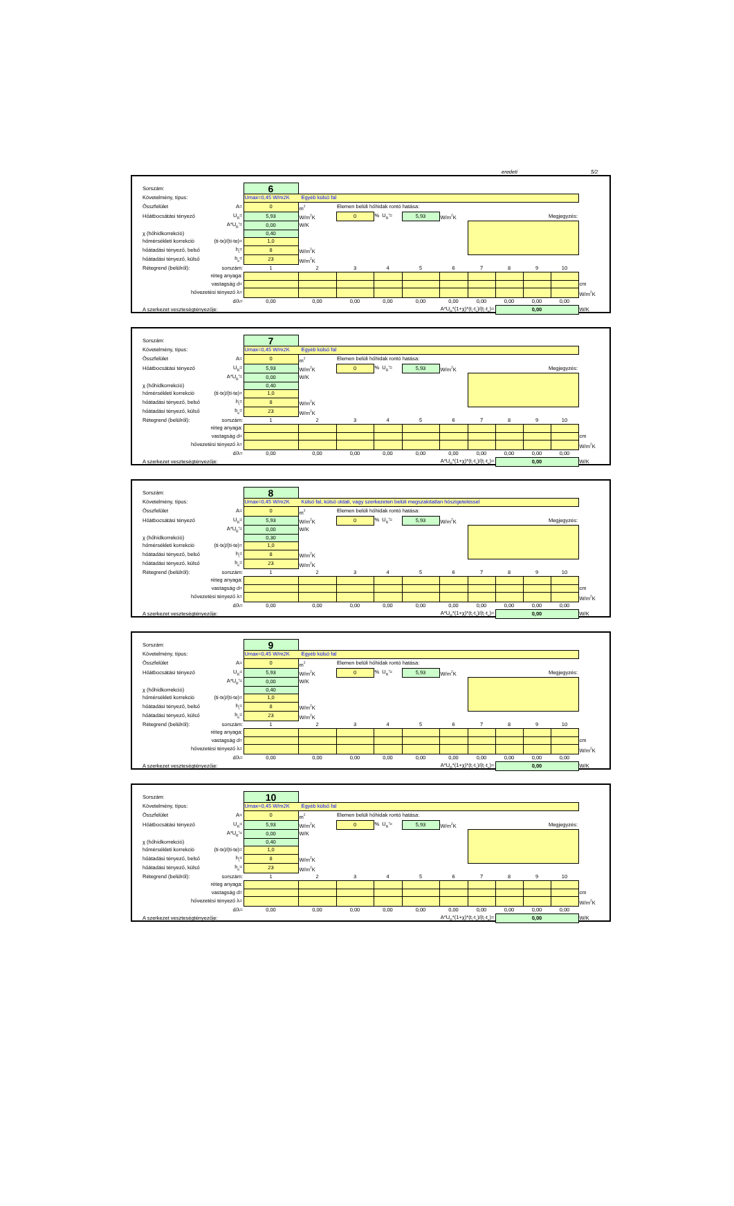eredeti 5/2
| Sorszám: | | 6 | | | | | | | | | | |
| Követelmény, típus: | | Umax=0,45 W/m2K Egyéb külső fal | | | | | | | | | | |
| Összfelület | A= | 0 | m<sup>2</sup> | Elemen belüli hőhidak rontó hatása: | | | | | | | | |
| Hőátbocsátási tényező | U<sub>R</sub>= | 5,93 | W/m<sup>2</sup>K | 0 | % U<sub>R</sub>'= | 5,93 | W/m<sup>2</sup>K | Megjegyzés: | | | | |
| | A*U<sub>R</sub>'= | 0,00 | W/K | | | | | | | | | |
| χ (hőhídkorrekció) | | 0,40 | | | | | | | | | | |
| hőmérsékleti korrekció | (ti-tx)/(ti-te)= | 1,0 | | | | | | | | | | |
| hőátadási tényező, belső | h<sub>i</sub>= | 8 | W/m<sup>2</sup>K | | | | | | | | | |
| hőátadási tényező, külső | h<sub>e</sub>= | 23 | W/m<sup>2</sup>K | | | | | | | | | |
| Rétegrend (belülről): | sorszám: | 1 | 2 | 3 | 4 | 5 | 6 | 7 | 8 | 9 | 10 | |
| réteg anyaga: | | | | | | | | | | | | |
| vastagság d= | | | | | | | | | | | | cm |
| hővezetési tényező λ= | | | | | | | | | | | | W/m<sup>2</sup>K |
| d/λ= | | 0,00 | 0,00 | 0,00 | 0,00 | 0,00 | 0,00 | 0,00 | 0,00 | 0,00 | 0,00 | |
| A szerkezet veszteségtényezője: | | A*U<sub>R</sub>*(1+χ)*(t<sub>i</sub>-t<sub>x</sub>)/(t<sub>i</sub>-t<sub>e</sub>)= | | | | | | | 0,00 | | | W/K |
| Sorszám: | | 7 | | | | | | | | | | |
| Követelmény, típus: | | Umax=0,45 W/m2K Egyéb külső fal | | | | | | | | | | |
| Összfelület | A= | 0 | m<sup>2</sup> | Elemen belüli hőhidak rontó hatása: | | | | | | | | |
| Hőátbocsátási tényező | U<sub>R</sub>= | 5,93 | W/m<sup>2</sup>K | 0 | % U<sub>R</sub>'= | 5,93 | W/m<sup>2</sup>K | Megjegyzés: | | | | |
| | A*U<sub>R</sub>'= | 0,00 | W/K | | | | | | | | | |
| χ (hőhídkorrekció) | | 0,40 | | | | | | | | | | |
| hőmérsékleti korrekció | (ti-tx)/(ti-te)= | 1,0 | | | | | | | | | | |
| hőátadási tényező, belső | h<sub>i</sub>= | 8 | W/m<sup>2</sup>K | | | | | | | | | |
| hőátadási tényező, külső | h<sub>e</sub>= | 23 | W/m<sup>2</sup>K | | | | | | | | | |
| Rétegrend (belülről): | sorszám: | 1 | 2 | 3 | 4 | 5 | 6 | 7 | 8 | 9 | 10 | |
| réteg anyaga: | | | | | | | | | | | | |
| vastagság d= | | | | | | | | | | | | cm |
| hővezetési tényező λ= | | | | | | | | | | | | W/m<sup>2</sup>K |
| d/λ= | | 0,00 | 0,00 | 0,00 | 0,00 | 0,00 | 0,00 | 0,00 | 0,00 | 0,00 | 0,00 | |
| A szerkezet veszteségtényezője: | | A*U<sub>R</sub>*(1+χ)*(t<sub>i</sub>-t<sub>x</sub>)/(t<sub>i</sub>-t<sub>e</sub>)= | | | | | | | 0,00 | | | W/K |
| Sorszám: | | 8 | | | | | | | | | | |
| Követelmény, típus: | | Umax=0,45 W/m2K Külső fal, külső oldali, vagy szerkezeten belüli megszakítatlan hőszigeteléssel | | | | | | | | | | |
| Összfelület | A= | 0 | m<sup>2</sup> | Elemen belüli hőhidak rontó hatása: | | | | | | | | |
| Hőátbocsátási tényező | U<sub>R</sub>= | 5,93 | W/m<sup>2</sup>K | 0 | % U<sub>R</sub>'= | 5,93 | W/m<sup>2</sup>K | Megjegyzés: | | | | |
| | A*U<sub>R</sub>'= | 0,00 | W/K | | | | | | | | | |
| χ (hőhídkorrekció) | | 0,30 | | | | | | | | | | |
| hőmérsékleti korrekció | (ti-tx)/(ti-te)= | 1,0 | | | | | | | | | | |
| hőátadási tényező, belső | h<sub>i</sub>= | 8 | W/m<sup>2</sup>K | | | | | | | | | |
| hőátadási tényező, külső | h<sub>e</sub>= | 23 | W/m<sup>2</sup>K | | | | | | | | | |
| Rétegrend (belülről): | sorszám: | 1 | 2 | 3 | 4 | 5 | 6 | 7 | 8 | 9 | 10 | |
| réteg anyaga: | | | | | | | | | | | | |
| vastagság d= | | | | | | | | | | | | cm |
| hővezetési tényező λ= | | | | | | | | | | | | W/m<sup>2</sup>K |
| d/λ= | | 0,00 | 0,00 | 0,00 | 0,00 | 0,00 | 0,00 | 0,00 | 0,00 | 0,00 | 0,00 | |
| A szerkezet veszteségtényezője: | | A*U<sub>R</sub>*(1+χ)*(t<sub>i</sub>-t<sub>x</sub>)/(t<sub>i</sub>-t<sub>e</sub>)= | | | | | | | 0,00 | | | W/K |
| Sorszám: | | 9 | | | | | | | | | | |
| Követelmény, típus: | | Umax=0,45 W/m2K Egyéb külső fal | | | | | | | | | | |
| Összfelület | A= | 0 | m<sup>2</sup> | Elemen belüli hőhidak rontó hatása: | | | | | | | | |
| Hőátbocsátási tényező | U<sub>R</sub>= | 5,93 | W/m<sup>2</sup>K | 0 | % U<sub>R</sub>'= | 5,93 | W/m<sup>2</sup>K | Megjegyzés: | | | | |
| | A*U<sub>R</sub>'= | 0,00 | W/K | | | | | | | | | |
| χ (hőhídkorrekció) | | 0,40 | | | | | | | | | | |
| hőmérsékleti korrekció | (ti-tx)/(ti-te)= | 1,0 | | | | | | | | | | |
| hőátadási tényező, belső | h<sub>i</sub>= | 8 | W/m<sup>2</sup>K | | | | | | | | | |
| hőátadási tényező, külső | h<sub>e</sub>= | 23 | W/m<sup>2</sup>K | | | | | | | | | |
| Rétegrend (belülről): | sorszám: | 1 | 2 | 3 | 4 | 5 | 6 | 7 | 8 | 9 | 10 | |
| réteg anyaga: | | | | | | | | | | | | |
| vastagság d= | | | | | | | | | | | | cm |
| hővezetési tényező λ= | | | | | | | | | | | | W/m<sup>2</sup>K |
| d/λ= | | 0,00 | 0,00 | 0,00 | 0,00 | 0,00 | 0,00 | 0,00 | 0,00 | 0,00 | 0,00 | |
| A szerkezet veszteségtényezője: | | A*U<sub>R</sub>*(1+χ)*(t<sub>i</sub>-t<sub>x</sub>)/(t<sub>i</sub>-t<sub>e</sub>)= | | | | | | | 0,00 | | | W/K |
| Sorszám: | | 10 | | | | | | | | | | |
| Követelmény, típus: | | Umax=0,45 W/m2K Egyéb külső fal | | | | | | | | | | |
| Összfelület | A= | 0 | m<sup>2</sup> | Elemen belüli hőhidak rontó hatása: | | | | | | | | |
| Hőátbocsátási tényező | U<sub>R</sub>= | 5,93 | W/m<sup>2</sup>K | 0 | % U<sub>R</sub>'= | 5,93 | W/m<sup>2</sup>K | Megjegyzés: | | | | |
| | A*U<sub>R</sub>'= | 0,00 | W/K | | | | | | | | | |
| χ (hőhídkorrekció) | | 0,40 | | | | | | | | | | |
| hőmérsékleti korrekció | (ti-tx)/(ti-te)= | 1,0 | | | | | | | | | | |
| hőátadási tényező, belső | h<sub>i</sub>= | 8 | W/m<sup>2</sup>K | | | | | | | | | |
| hőátadási tényező, külső | h<sub>e</sub>= | 23 | W/m<sup>2</sup>K | | | | | | | | | |
| Rétegrend (belülről): | sorszám: | 1 | 2 | 3 | 4 | 5 | 6 | 7 | 8 | 9 | 10 | |
| réteg anyaga: | | | | | | | | | | | | |
| vastagság d= | | | | | | | | | | | | cm |
| hővezetési tényező λ= | | | | | | | | | | | | W/m<sup>2</sup>K |
| d/λ= | | 0,00 | 0,00 | 0,00 | 0,00 | 0,00 | 0,00 | 0,00 | 0,00 | 0,00 | 0,00 | |
| A szerkezet veszteségtényezője: | | A*U<sub>R</sub>*(1+χ)*(t<sub>i</sub>-t<sub>x</sub>)/(t<sub>i</sub>-t<sub>e</sub>)= | | | | | | | 0,00 | | | W/K |